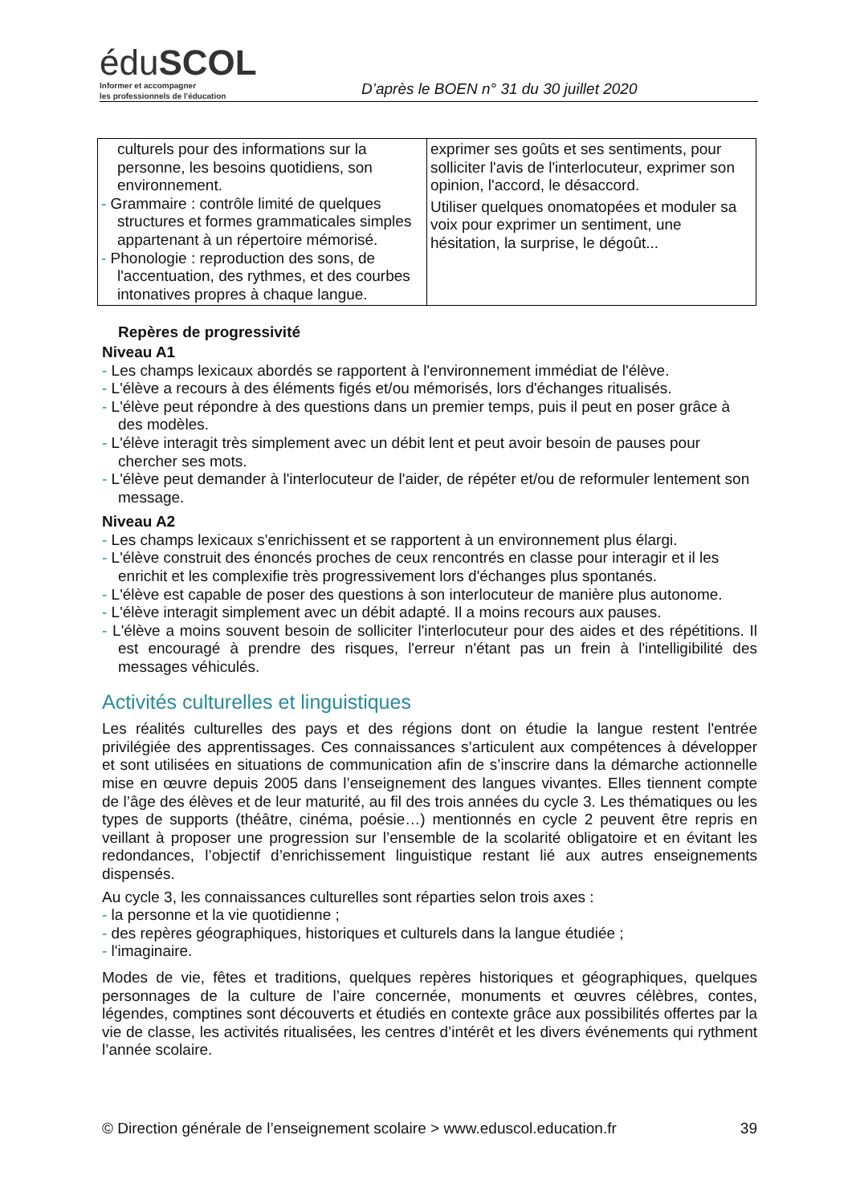éduSCOL
Informer et accompagner
les professionnels de l'éducation
D’après le BOEN n° 31 du 30 juillet 2020
| culturels pour des informations sur la personne, les besoins quotidiens, son environnement. - Grammaire : contrôle limité de quelques structures et formes grammaticales simples appartenant à un répertoire mémorisé. - Phonologie : reproduction des sons, de l'accentuation, des rythmes, et des courbes intonatives propres à chaque langue. | exprimer ses goûts et ses sentiments, pour solliciter l'avis de l'interlocuteur, exprimer son opinion, l'accord, le désaccord. Utiliser quelques onomatopées et moduler sa voix pour exprimer un sentiment, une hésitation, la surprise, le dégoût... |
Repères de progressivité
Niveau A1
- Les champs lexicaux abordés se rapportent à l'environnement immédiat de l'élève.
- L'élève a recours à des éléments figés et/ou mémorisés, lors d'échanges ritualisés.
- L'élève peut répondre à des questions dans un premier temps, puis il peut en poser grâce à des modèles.
- L'élève interagit très simplement avec un débit lent et peut avoir besoin de pauses pour chercher ses mots.
- L'élève peut demander à l'interlocuteur de l'aider, de répéter et/ou de reformuler lentement son message.
Niveau A2
- Les champs lexicaux s'enrichissent et se rapportent à un environnement plus élargi.
- L'élève construit des énoncés proches de ceux rencontrés en classe pour interagir et il les enrichit et les complexifie très progressivement lors d'échanges plus spontanés.
- L'élève est capable de poser des questions à son interlocuteur de manière plus autonome.
- L'élève interagit simplement avec un débit adapté. Il a moins recours aux pauses.
- L'élève a moins souvent besoin de solliciter l'interlocuteur pour des aides et des répétitions. Il est encouragé à prendre des risques, l'erreur n'étant pas un frein à l'intelligibilité des messages véhiculés.
Activités culturelles et linguistiques
Les réalités culturelles des pays et des régions dont on étudie la langue restent l'entrée privilégiée des apprentissages. Ces connaissances s’articulent aux compétences à développer et sont utilisées en situations de communication afin de s’inscrire dans la démarche actionnelle mise en œuvre depuis 2005 dans l’enseignement des langues vivantes. Elles tiennent compte de l’âge des élèves et de leur maturité, au fil des trois années du cycle 3. Les thématiques ou les types de supports (théâtre, cinéma, poésie…) mentionnés en cycle 2 peuvent être repris en veillant à proposer une progression sur l’ensemble de la scolarité obligatoire et en évitant les redondances, l’objectif d’enrichissement linguistique restant lié aux autres enseignements dispensés.
Au cycle 3, les connaissances culturelles sont réparties selon trois axes :
- la personne et la vie quotidienne ;
- des repères géographiques, historiques et culturels dans la langue étudiée ;
- l'imaginaire.
Modes de vie, fêtes et traditions, quelques repères historiques et géographiques, quelques personnages de la culture de l’aire concernée, monuments et œuvres célèbres, contes, légendes, comptines sont découverts et étudiés en contexte grâce aux possibilités offertes par la vie de classe, les activités ritualisées, les centres d’intérêt et les divers événements qui rythment l’année scolaire.
© Direction générale de l’enseignement scolaire > www.eduscol.education.fr 39